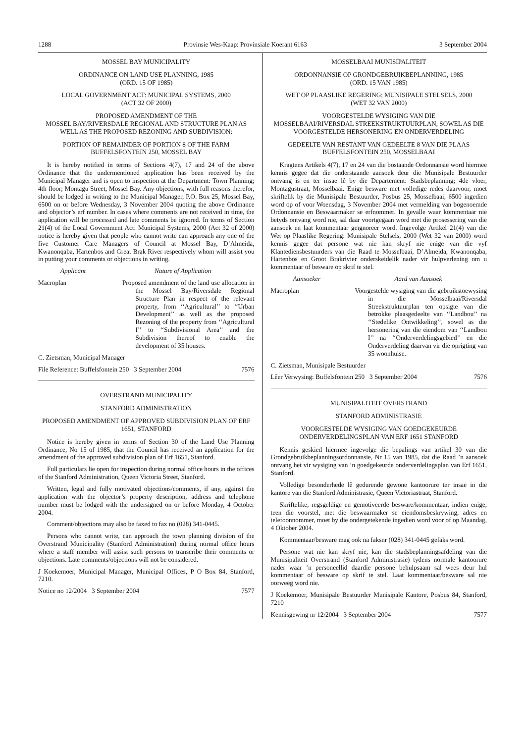1288 Provinsie Wes-Kaap: Provinsiale Koerant 6163 3 September 2004
MOSSEL BAY MUNICIPALITY
ORDINANCE ON LAND USE PLANNING, 1985
(ORD. 15 OF 1985)
LOCAL GOVERNMENT ACT: MUNICIPAL SYSTEMS, 2000
(ACT 32 OF 2000)
PROPOSED AMENDMENT OF THE
MOSSEL BAY/RIVERSDALE REGIONAL AND STRUCTURE PLAN AS WELL AS THE PROPOSED REZONING AND SUBDIVISION:
PORTION OF REMAINDER OF PORTION 8 OF THE FARM BUFFELSFONTEIN 250, MOSSEL BAY
It is hereby notified in terms of Sections 4(7), 17 and 24 of the above Ordinance that the undermentioned application has been received by the Municipal Manager and is open to inspection at the Department: Town Planning; 4th floor; Montagu Street, Mossel Bay. Any objections, with full reasons therefor, should be lodged in writing to the Municipal Manager, P.O. Box 25, Mossel Bay, 6500 on or before Wednesday, 3 November 2004 quoting the above Ordinance and objector’s erf number. In cases where comments are not received in time, the application will be processed and late comments be ignored. In terms of Section 21(4) of the Local Government Act: Municipal Systems, 2000 (Act 32 of 2000) notice is hereby given that people who cannot write can approach any one of the five Customer Care Managers of Council at Mossel Bay, D’Almeida, Kwanonqaba, Hartenbos and Great Brak River respectively whom will assist you in putting your comments or objections in writing.
Applicant Nature of Application
Macroplan Proposed amendment of the land use allocation in the Mossel Bay/Riversdale Regional Structure Plan in respect of the relevant property, from ‘‘Agricultural’’ to ‘‘Urban Development’’ as well as the proposed Rezoning of the property from ‘‘Agricultural I’’ to ‘‘Subdivisional Area’’ and the Subdivision thereof to enable the development of 35 houses.
C. Zietsman, Municipal Manager
File Reference: Buffelsfontein 250 3 September 2004 7576
OVERSTRAND MUNICIPALITY
STANFORD ADMINISTRATION
PROPOSED AMENDMENT OF APPROVED SUBDIVISION PLAN OF ERF 1651, STANFORD
Notice is hereby given in terms of Section 30 of the Land Use Planning Ordinance, No 15 of 1985, that the Council has received an application for the amendment of the approved subdivision plan of Erf 1651, Stanford.
Full particulars lie open for inspection during normal office hours in the offices of the Stanford Administration, Queen Victoria Street, Stanford.
Written, legal and fully motivated objections/comments, if any, against the application with the objector’s property description, address and telephone number must be lodged with the undersigned on or before Monday, 4 October 2004.
Comment/objections may also be faxed to fax no (028) 341-0445.
Persons who cannot write, can approach the town planning division of the Overstrand Municipality (Stanford Administration) during normal office hours where a staff member will assist such persons to transcribe their comments or objections. Late comments/objections will not be considered.
J Koekemoer, Municipal Manager, Municipal Offices, P O Box 84, Stanford, 7210.
Notice no 12/2004 3 September 2004 7577
MOSSELBAAI MUNISIPALITEIT
ORDONNANSIE OP GRONDGEBRUIKBEPLANNING, 1985
(ORD. 15 VAN 1985)
WET OP PLAASLIKE REGERING; MUNISIPALE STELSELS, 2000
(WET 32 VAN 2000)
VOORGESTELDE WYSIGING VAN DIE
MOSSELBAAI/RIVERSDAL STREEKSTRUKTUURPLAN, SOWEL AS DIE VOORGESTELDE HERSONERING EN ONDERVERDELING
GEDEELTE VAN RESTANT VAN GEDEELTE 8 VAN DIE PLAAS BUFFELSFONTEIN 250, MOSSELBAAI
Kragtens Artikels 4(7), 17 en 24 van die bostaande Ordonnansie word hiermee kennis gegee dat die onderstaande aansoek deur die Munisipale Bestuurder ontvang is en ter insae lê by die Departement: Stadsbeplanning; 4de vloer, Montagustraat, Mosselbaai. Enige besware met volledige redes daarvoor, moet skriftelik by die Munisipale Bestuurder, Posbus 25, Mosselbaai, 6500 ingedien word op of voor Woensdag, 3 November 2004 met vermelding van bogenoemde Ordonnansie en Beswaarmaker se erfnommer. In gevalle waar kommentaar nie betyds ontvang word nie, sal daar voortgegaan word met die prosessering van die aansoek en laat kommentaar geïgnoreer word. Ingevolge Artikel 21(4) van die Wet op Plaaslike Regering: Munisipale Stelsels, 2000 (Wet 32 van 2000) word kennis gegee dat persone wat nie kan skryf nie enige van die vyf Klantediensbestuurders van die Raad te Mosselbaai, D’Almeida, Kwanonqaba, Hartenbos en Groot Brakrivier onderskeidelik nader vir hulpverlening om u kommentaar of besware op skrif te stel.
Aansoeker Aard van Aansoek
Macroplan Voorgestelde wysiging van die gebruikstoewysing in die Mosselbaai/Riversdal Streekstruktuurplan ten opsigte van die betrokke plaasgedeelte van ‘‘Landbou’’ na ‘‘Stedelike Ontwikkeling’’, sowel as die hersonering van die eiendom van ‘‘Landbou I’’ na ‘‘Onderverdelingsgebied’’ en die Onderverdeling daarvan vir die oprigting van 35 woonhuise.
C. Zietsman, Munisipale Bestuurder
Lêer Verwysing: Buffelsfontein 250 3 September 2004 7576
MUNISIPALITEIT OVERSTRAND
STANFORD ADMINISTRASIE
VOORGESTELDE WYSIGING VAN GOEDGEKEURDE ONDERVERDELINGSPLAN VAN ERF 1651 STANFORD
Kennis geskied hiermee ingevolge die bepalings van artikel 30 van die Grondgebruikbeplanningsordonnansie, Nr 15 van 1985, dat die Raad ’n aansoek ontvang het vir wysiging van ’n goedgekeurde onderverdelingsplan van Erf 1651, Stanford.
Volledige besonderhede lê gedurende gewone kantoorure ter insae in die kantore van die Stanford Administrasie, Queen Victoriastraat, Stanford.
Skriftelike, regsgeldige en gemotiveerde besware/kommentaar, indien enige, teen die voorstel, met die beswaarmaker se eiendomsbeskrywing, adres en telefoonnommer, moet by die ondergetekende ingedien word voor of op Maandag, 4 Oktober 2004.
Kommentaar/besware mag ook na faksnr (028) 341-0445 gefaks word.
Persone wat nie kan skryf nie, kan die stadsbeplanningsafdeling van die Munisipaliteit Overstrand (Stanford Administrasie) tydens normale kantoorure nader waar ’n personeellid daardie persone behulpsaam sal wees deur hul kommentaar of besware op skrif te stel. Laat kommentaar/besware sal nie oorweeg word nie.
J Koekemoer, Munisipale Bestuurder Munisipale Kantore, Posbus 84, Stanford, 7210
Kennisgewing nr 12/2004 3 September 2004 7577